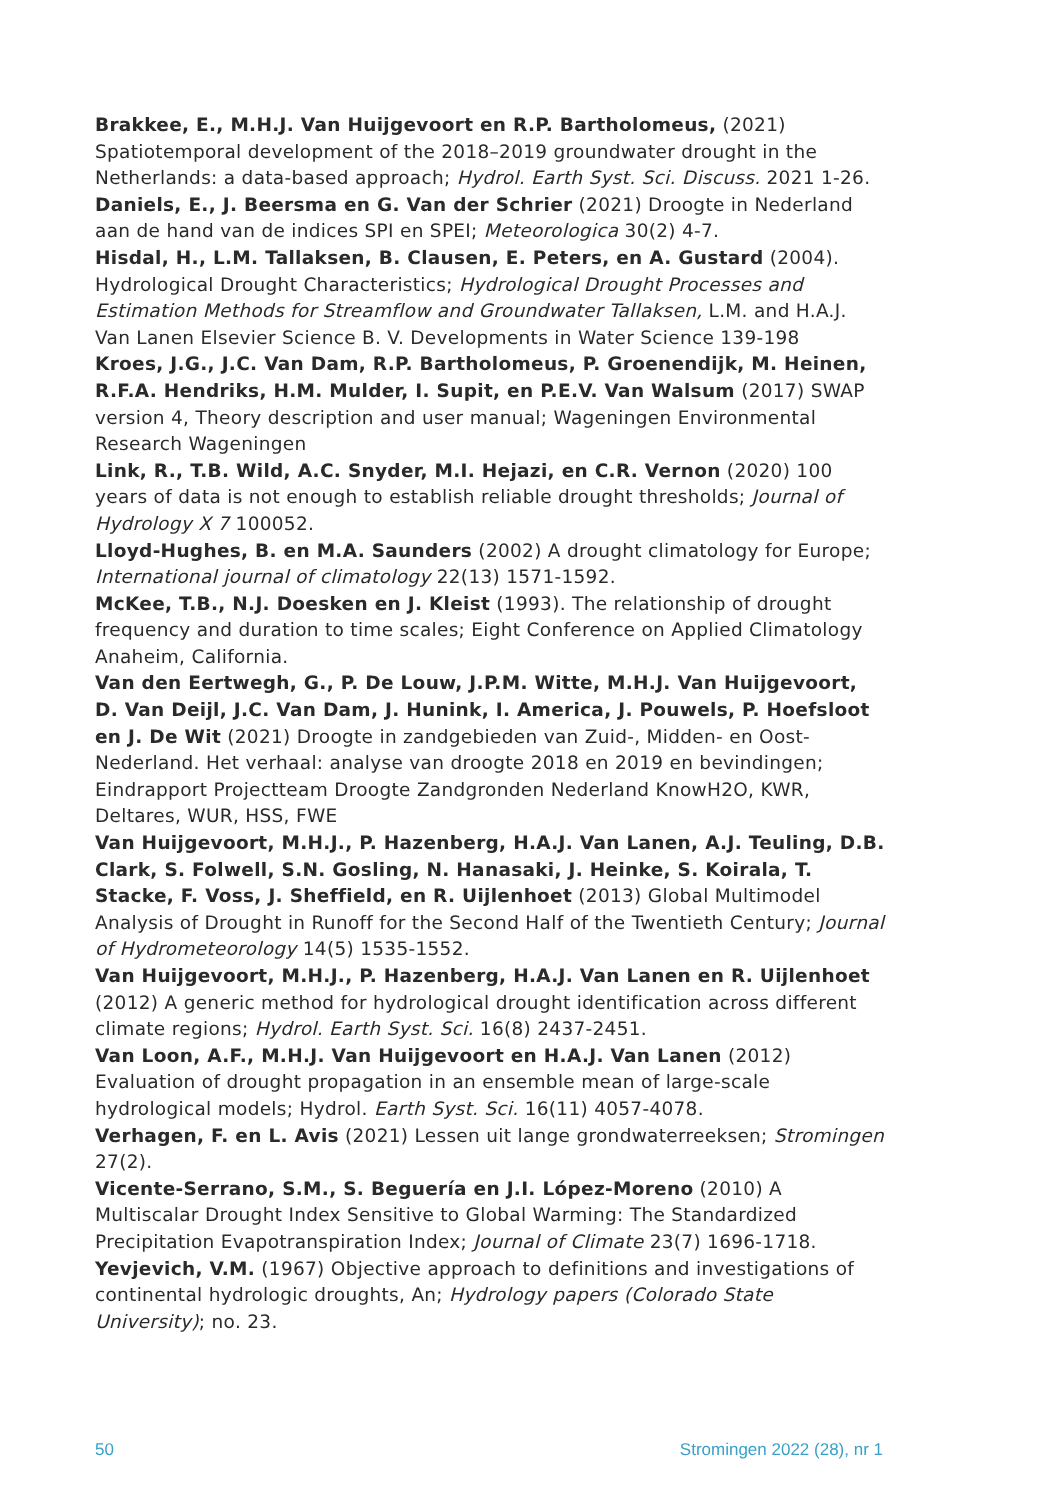Brakkee, E., M.H.J. Van Huijgevoort en R.P. Bartholomeus, (2021) Spatiotemporal development of the 2018–2019 groundwater drought in the Netherlands: a data-based approach; Hydrol. Earth Syst. Sci. Discuss. 2021 1-26.
Daniels, E., J. Beersma en G. Van der Schrier (2021) Droogte in Nederland aan de hand van de indices SPI en SPEI; Meteorologica 30(2) 4-7.
Hisdal, H., L.M. Tallaksen, B. Clausen, E. Peters, en A. Gustard (2004). Hydrological Drought Characteristics; Hydrological Drought Processes and Estimation Methods for Streamflow and Groundwater Tallaksen, L.M. and H.A.J. Van Lanen Elsevier Science B. V. Developments in Water Science 139-198
Kroes, J.G., J.C. Van Dam, R.P. Bartholomeus, P. Groenendijk, M. Heinen, R.F.A. Hendriks, H.M. Mulder, I. Supit, en P.E.V. Van Walsum (2017) SWAP version 4, Theory description and user manual; Wageningen Environmental Research Wageningen
Link, R., T.B. Wild, A.C. Snyder, M.I. Hejazi, en C.R. Vernon (2020) 100 years of data is not enough to establish reliable drought thresholds; Journal of Hydrology X 7 100052.
Lloyd-Hughes, B. en M.A. Saunders (2002) A drought climatology for Europe; International journal of climatology 22(13) 1571-1592.
McKee, T.B., N.J. Doesken en J. Kleist (1993). The relationship of drought frequency and duration to time scales; Eight Conference on Applied Climatology Anaheim, California.
Van den Eertwegh, G., P. De Louw, J.P.M. Witte, M.H.J. Van Huijgevoort, D. Van Deijl, J.C. Van Dam, J. Hunink, I. America, J. Pouwels, P. Hoefsloot en J. De Wit (2021) Droogte in zandgebieden van Zuid-, Midden- en Oost-Nederland. Het verhaal: analyse van droogte 2018 en 2019 en bevindingen; Eindrapport Projectteam Droogte Zandgronden Nederland KnowH2O, KWR, Deltares, WUR, HSS, FWE
Van Huijgevoort, M.H.J., P. Hazenberg, H.A.J. Van Lanen, A.J. Teuling, D.B. Clark, S. Folwell, S.N. Gosling, N. Hanasaki, J. Heinke, S. Koirala, T. Stacke, F. Voss, J. Sheffield, en R. Uijlenhoet (2013) Global Multimodel Analysis of Drought in Runoff for the Second Half of the Twentieth Century; Journal of Hydrometeorology 14(5) 1535-1552.
Van Huijgevoort, M.H.J., P. Hazenberg, H.A.J. Van Lanen en R. Uijlenhoet (2012) A generic method for hydrological drought identification across different climate regions; Hydrol. Earth Syst. Sci. 16(8) 2437-2451.
Van Loon, A.F., M.H.J. Van Huijgevoort en H.A.J. Van Lanen (2012) Evaluation of drought propagation in an ensemble mean of large-scale hydrological models; Hydrol. Earth Syst. Sci. 16(11) 4057-4078.
Verhagen, F. en L. Avis (2021) Lessen uit lange grondwaterreeksen; Stromingen 27(2).
Vicente-Serrano, S.M., S. Beguería en J.I. López-Moreno (2010) A Multiscalar Drought Index Sensitive to Global Warming: The Standardized Precipitation Evapotranspiration Index; Journal of Climate 23(7) 1696-1718.
Yevjevich, V.M. (1967) Objective approach to definitions and investigations of continental hydrologic droughts, An; Hydrology papers (Colorado State University); no. 23.
50 Stromingen 2022 (28), nr 1